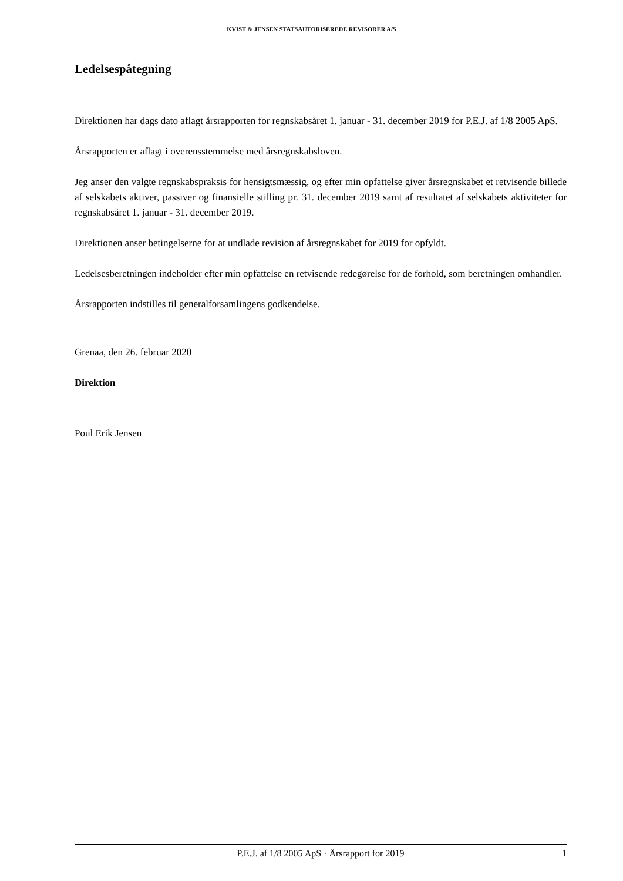KVIST & JENSEN STATSAUTORISEREDE REVISORER A/S
Ledelsespåtegning
Direktionen har dags dato aflagt årsrapporten for regnskabsåret 1. januar - 31. december 2019 for P.E.J. af 1/8 2005 ApS.
Årsrapporten er aflagt i overensstemmelse med årsregnskabsloven.
Jeg anser den valgte regnskabspraksis for hensigtsmæssig, og efter min opfattelse giver årsregnskabet et retvisende billede af selskabets aktiver, passiver og finansielle stilling pr. 31. december 2019 samt af resultatet af selskabets aktiviteter for regnskabsåret 1. januar - 31. december 2019.
Direktionen anser betingelserne for at undlade revision af årsregnskabet for 2019 for opfyldt.
Ledelsesberetningen indeholder efter min opfattelse en retvisende redegørelse for de forhold, som beretningen omhandler.
Årsrapporten indstilles til generalforsamlingens godkendelse.
Grenaa, den 26. februar 2020
Direktion
Poul Erik Jensen
P.E.J. af 1/8 2005 ApS · Årsrapport for 2019 1